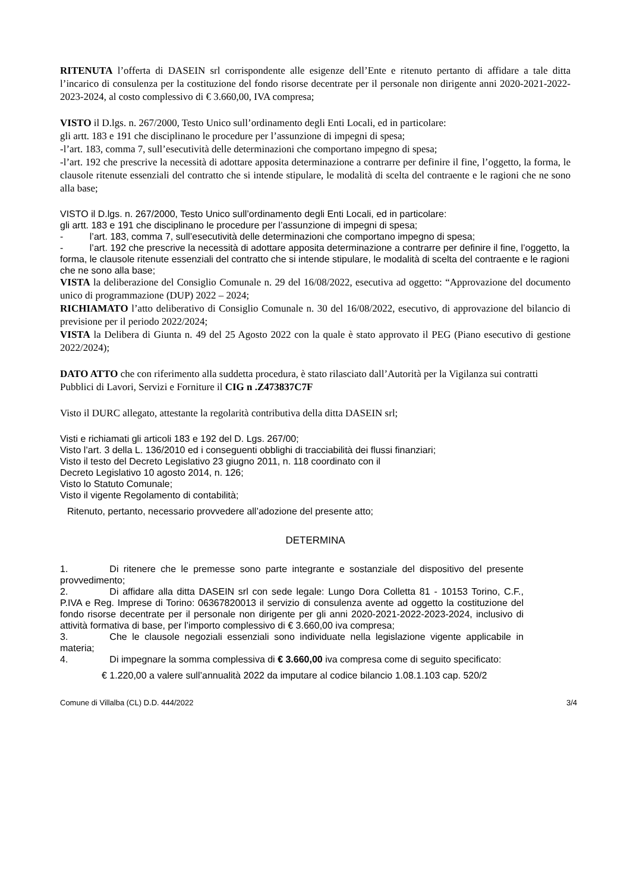RITENUTA l’offerta di DASEIN srl corrispondente alle esigenze dell’Ente e ritenuto pertanto di affidare a tale ditta l’incarico di consulenza per la costituzione del fondo risorse decentrate per il personale non dirigente anni 2020-2021-2022-2023-2024, al costo complessivo di € 3.660,00, IVA compresa;
VISTO il D.lgs. n. 267/2000, Testo Unico sull’ordinamento degli Enti Locali, ed in particolare:
gli artt. 183 e 191 che disciplinano le procedure per l’assunzione di impegni di spesa;
-l’art. 183, comma 7, sull’esecutività delle determinazioni che comportano impegno di spesa;
-l’art. 192 che prescrive la necessità di adottare apposita determinazione a contrarre per definire il fine, l’oggetto, la forma, le clausole ritenute essenziali del contratto che si intende stipulare, le modalità di scelta del contraente e le ragioni che ne sono alla base;
VISTO il D.lgs. n. 267/2000, Testo Unico sull’ordinamento degli Enti Locali, ed in particolare:
gli artt. 183 e 191 che disciplinano le procedure per l’assunzione di impegni di spesa;
- l’art. 183, comma 7, sull’esecutività delle determinazioni che comportano impegno di spesa;
- l’art. 192 che prescrive la necessità di adottare apposita determinazione a contrarre per definire il fine, l’oggetto, la forma, le clausole ritenute essenziali del contratto che si intende stipulare, le modalità di scelta del contraente e le ragioni che ne sono alla base;
VISTA la deliberazione del Consiglio Comunale n. 29 del 16/08/2022, esecutiva ad oggetto: “Approvazione del documento unico di programmazione (DUP) 2022 – 2024;
RICHIAMATO l’atto deliberativo di Consiglio Comunale n. 30 del 16/08/2022, esecutivo, di approvazione del bilancio di previsione per il periodo 2022/2024;
VISTA la Delibera di Giunta n. 49 del 25 Agosto 2022 con la quale è stato approvato il PEG (Piano esecutivo di gestione 2022/2024);
DATO ATTO che con riferimento alla suddetta procedura, è stato rilasciato dall’Autorità per la Vigilanza sui contratti Pubblici di Lavori, Servizi e Forniture il CIG n .Z473837C7F
Visto il DURC allegato, attestante la regolarità contributiva della ditta DASEIN srl;
Visti e richiamati gli articoli 183 e 192 del D. Lgs. 267/00;
Visto l’art. 3 della L. 136/2010 ed i conseguenti obblighi di tracciabilità dei flussi finanziari;
Visto il testo del Decreto Legislativo 23 giugno 2011, n. 118 coordinato con il
Decreto Legislativo 10 agosto 2014, n. 126;
Visto lo Statuto Comunale;
Visto il vigente Regolamento di contabilità;
Ritenuto, pertanto, necessario provvedere all’adozione del presente atto;
DETERMINA
1. Di ritenere che le premesse sono parte integrante e sostanziale del dispositivo del presente provvedimento;
2. Di affidare alla ditta DASEIN srl con sede legale: Lungo Dora Colletta 81 - 10153 Torino, C.F., P.IVA e Reg. Imprese di Torino: 06367820013 il servizio di consulenza avente ad oggetto la costituzione del fondo risorse decentrate per il personale non dirigente per gli anni 2020-2021-2022-2023-2024, inclusivo di attività formativa di base, per l’importo complessivo di € 3.660,00 iva compresa;
3. Che le clausole negoziali essenziali sono individuate nella legislazione vigente applicabile in materia;
4. Di impegnare la somma complessiva di € 3.660,00 iva compresa come di seguito specificato:
€ 1.220,00 a valere sull’annualità 2022 da imputare al codice bilancio 1.08.1.103 cap. 520/2
Comune di Villalba (CL) D.D. 444/2022 3/4